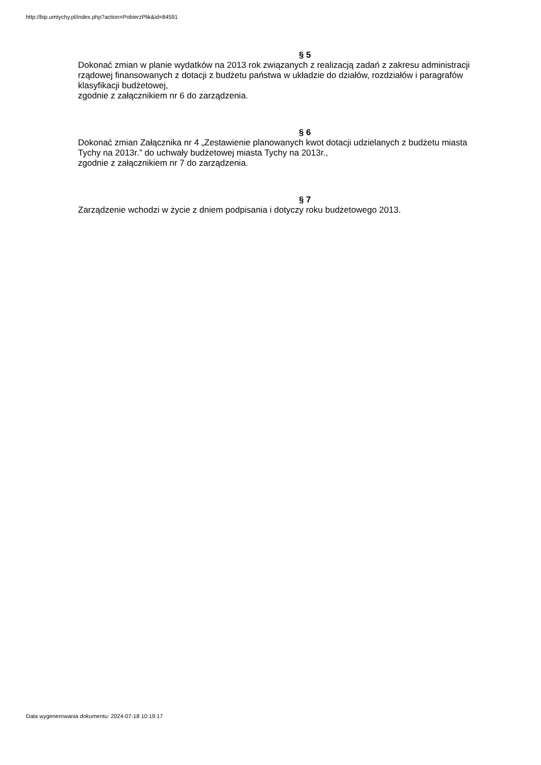http://bip.umtychy.pl/index.php?action=PobierzPlik&id=84591
§ 5
Dokonać zmian w planie wydatków na 2013 rok związanych z realizacją zadań z zakresu administracji rządowej finansowanych z dotacji z budżetu państwa w układzie do działów, rozdziałów i paragrafów klasyfikacji budżetowej,
zgodnie z załącznikiem nr 6 do zarządzenia.
§ 6
Dokonać zmian Załącznika nr 4 „Zestawienie planowanych kwot dotacji udzielanych z budżetu miasta Tychy na 2013r.” do uchwały budżetowej miasta Tychy na 2013r.,
zgodnie z załącznikiem nr 7 do zarządzenia.
§ 7
Zarządzenie wchodzi w życie z dniem podpisania i dotyczy roku budżetowego 2013.
Data wygenerowania dokumentu: 2024-07-18 10:19:17